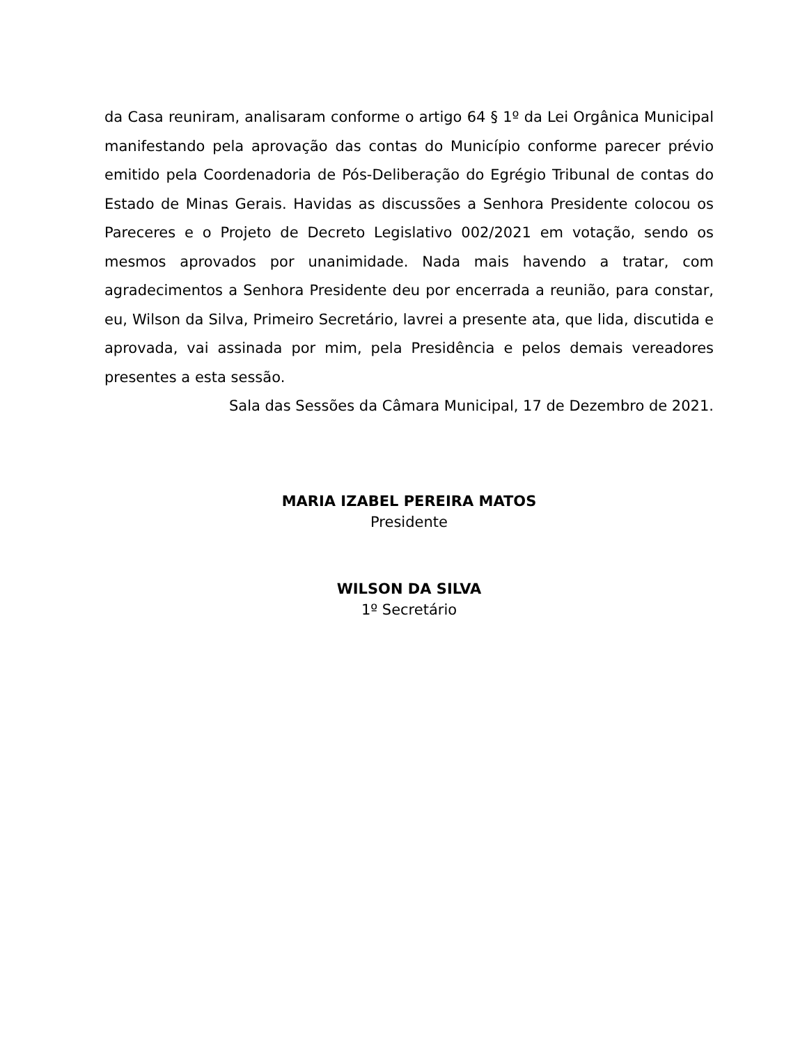da Casa reuniram, analisaram conforme o artigo 64 § 1º da Lei Orgânica Municipal manifestando pela aprovação das contas do Município conforme parecer prévio emitido pela Coordenadoria de Pós-Deliberação do Egrégio Tribunal de contas do Estado de Minas Gerais. Havidas as discussões a Senhora Presidente colocou os Pareceres e o Projeto de Decreto Legislativo 002/2021 em votação, sendo os mesmos aprovados por unanimidade. Nada mais havendo a tratar, com agradecimentos a Senhora Presidente deu por encerrada a reunião, para constar, eu, Wilson da Silva, Primeiro Secretário, lavrei a presente ata, que lida, discutida e aprovada, vai assinada por mim, pela Presidência e pelos demais vereadores presentes a esta sessão.
Sala das Sessões da Câmara Municipal, 17 de Dezembro de 2021.
MARIA IZABEL PEREIRA MATOS
Presidente
WILSON DA SILVA
1º Secretário